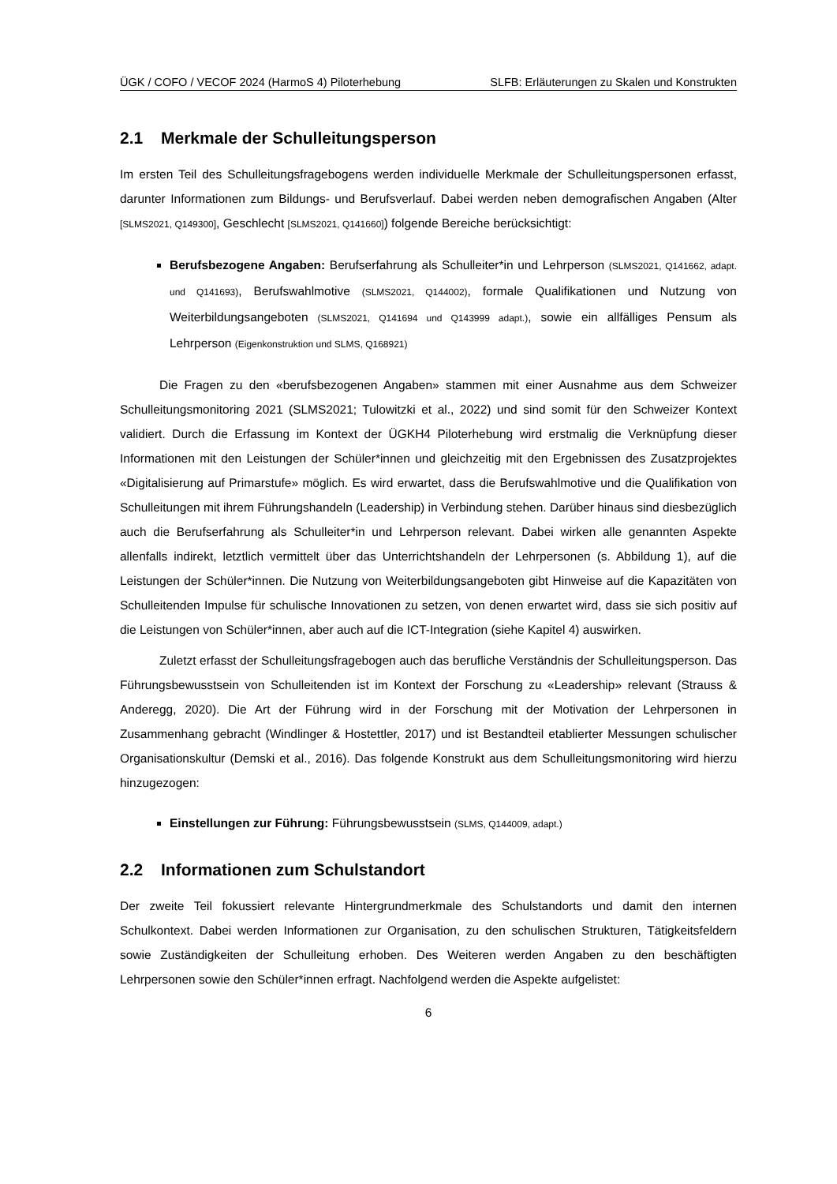ÜGK / COFO / VECOF 2024 (HarmoS 4) Piloterhebung SLFB: Erläuterungen zu Skalen und Konstrukten
2.1 Merkmale der Schulleitungsperson
Im ersten Teil des Schulleitungsfragebogens werden individuelle Merkmale der Schulleitungspersonen erfasst, darunter Informationen zum Bildungs- und Berufsverlauf. Dabei werden neben demografischen Angaben (Alter [SLMS2021, Q149300], Geschlecht [SLMS2021, Q141660]) folgende Bereiche berücksichtigt:
Berufsbezogene Angaben: Berufserfahrung als Schulleiter*in und Lehrperson (SLMS2021, Q141662, adapt. und Q141693), Berufswahlmotive (SLMS2021, Q144002), formale Qualifikationen und Nutzung von Weiterbildungsangeboten (SLMS2021, Q141694 und Q143999 adapt.), sowie ein allfälliges Pensum als Lehrperson (Eigenkonstruktion und SLMS, Q168921)
Die Fragen zu den «berufsbezogenen Angaben» stammen mit einer Ausnahme aus dem Schweizer Schulleitungsmonitoring 2021 (SLMS2021; Tulowitzki et al., 2022) und sind somit für den Schweizer Kontext validiert. Durch die Erfassung im Kontext der ÜGKH4 Piloterhebung wird erstmalig die Verknüpfung dieser Informationen mit den Leistungen der Schüler*innen und gleichzeitig mit den Ergebnissen des Zusatzprojektes «Digitalisierung auf Primarstufe» möglich. Es wird erwartet, dass die Berufswahlmotive und die Qualifikation von Schulleitungen mit ihrem Führungshandeln (Leadership) in Verbindung stehen. Darüber hinaus sind diesbezüglich auch die Berufserfahrung als Schulleiter*in und Lehrperson relevant. Dabei wirken alle genannten Aspekte allenfalls indirekt, letztlich vermittelt über das Unterrichtshandeln der Lehrpersonen (s. Abbildung 1), auf die Leistungen der Schüler*innen. Die Nutzung von Weiterbildungsangeboten gibt Hinweise auf die Kapazitäten von Schulleitenden Impulse für schulische Innovationen zu setzen, von denen erwartet wird, dass sie sich positiv auf die Leistungen von Schüler*innen, aber auch auf die ICT-Integration (siehe Kapitel 4) auswirken.
Zuletzt erfasst der Schulleitungsfragebogen auch das berufliche Verständnis der Schulleitungsperson. Das Führungsbewusstsein von Schulleitenden ist im Kontext der Forschung zu «Leadership» relevant (Strauss & Anderegg, 2020). Die Art der Führung wird in der Forschung mit der Motivation der Lehrpersonen in Zusammenhang gebracht (Windlinger & Hostettler, 2017) und ist Bestandteil etablierter Messungen schulischer Organisationskultur (Demski et al., 2016). Das folgende Konstrukt aus dem Schulleitungsmonitoring wird hierzu hinzugezogen:
Einstellungen zur Führung: Führungsbewusstsein (SLMS, Q144009, adapt.)
2.2 Informationen zum Schulstandort
Der zweite Teil fokussiert relevante Hintergrundmerkmale des Schulstandorts und damit den internen Schulkontext. Dabei werden Informationen zur Organisation, zu den schulischen Strukturen, Tätigkeitsfeldern sowie Zuständigkeiten der Schulleitung erhoben. Des Weiteren werden Angaben zu den beschäftigten Lehrpersonen sowie den Schüler*innen erfragt. Nachfolgend werden die Aspekte aufgelistet:
6